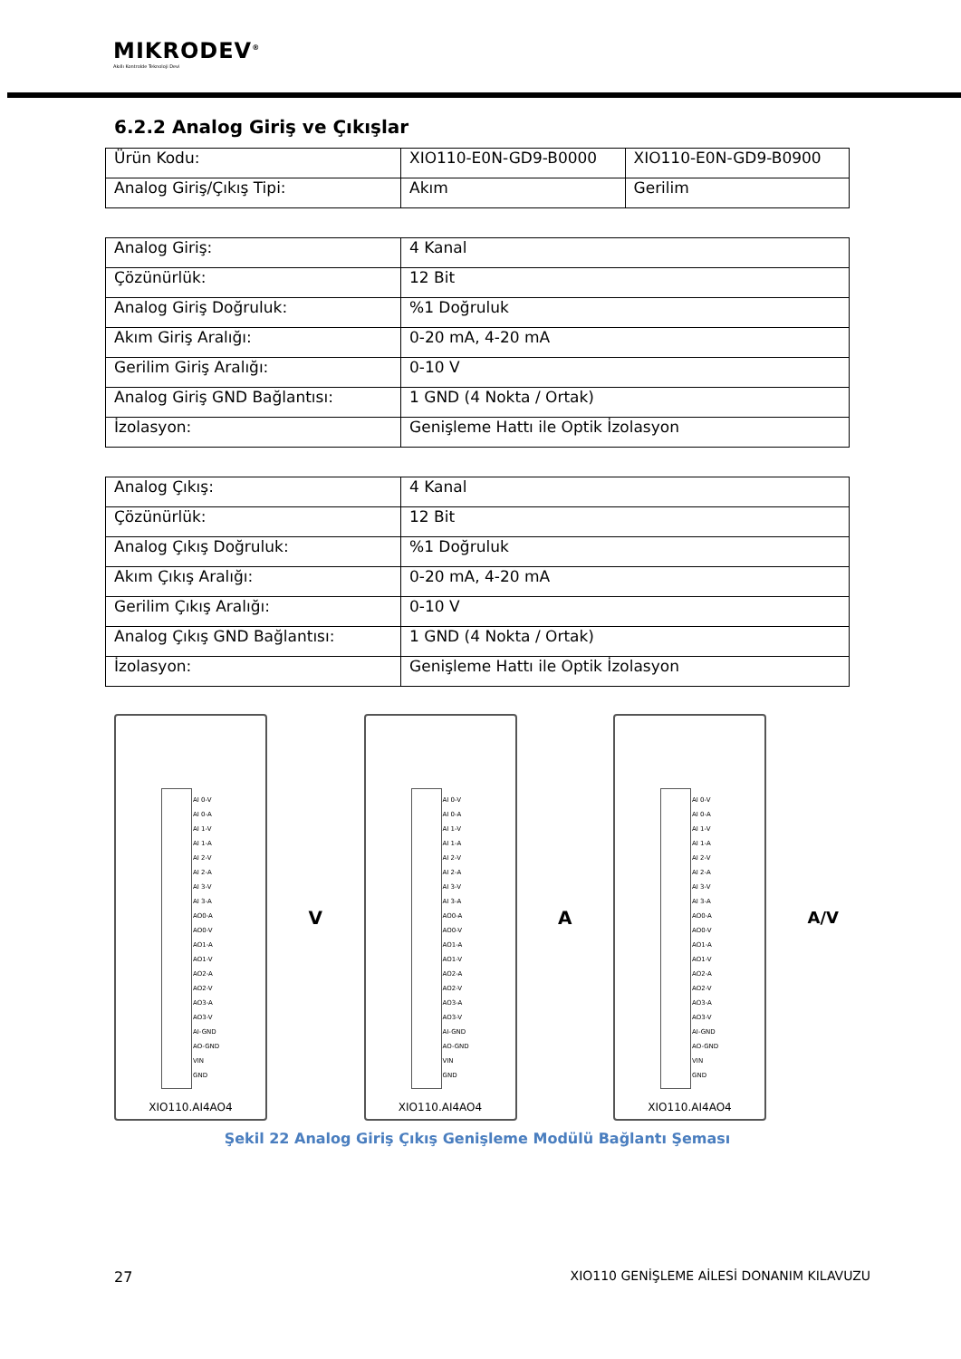MIKRODEV<sup>®</sup>
Akıllı Kontrolde Teknoloji Devi
6.2.2 Analog Giriş ve Çıkışlar
| Ürün Kodu: | XIO110-E0N-GD9-B0000 | XIO110-E0N-GD9-B0900 |
| Analog Giriş/Çıkış Tipi: | Akım | Gerilim |
| Analog Giriş: | 4 Kanal |
| Çözünürlük: | 12 Bit |
| Analog Giriş Doğruluk: | %1 Doğruluk |
| Akım Giriş Aralığı: | 0-20 mA, 4-20 mA |
| Gerilim Giriş Aralığı: | 0-10 V |
| Analog Giriş GND Bağlantısı: | 1 GND (4 Nokta / Ortak) |
| İzolasyon: | Genişleme Hattı ile Optik İzolasyon |
| Analog Çıkış: | 4 Kanal |
| Çözünürlük: | 12 Bit |
| Analog Çıkış Doğruluk: | %1 Doğruluk |
| Akım Çıkış Aralığı: | 0-20 mA, 4-20 mA |
| Gerilim Çıkış Aralığı: | 0-10 V |
| Analog Çıkış GND Bağlantısı: | 1 GND (4 Nokta / Ortak) |
| İzolasyon: | Genişleme Hattı ile Optik İzolasyon |
AI 0-V
AI 0-A
AI 1-V
AI 1-A
AI 2-V
AI 2-A
AI 3-V
AI 3-A
AO0-A
AO0-V
AO1-A
AO1-V
AO2-A
AO2-V
AO3-A
AO3-V
AI-GND
AO-GND
VIN
GND
XIO110.AI4AO4
V
AI 0-V
AI 0-A
AI 1-V
AI 1-A
AI 2-V
AI 2-A
AI 3-V
AI 3-A
AO0-A
AO0-V
AO1-A
AO1-V
AO2-A
AO2-V
AO3-A
AO3-V
AI-GND
AO-GND
VIN
GND
XIO110.AI4AO4
A
AI 0-V
AI 0-A
AI 1-V
AI 1-A
AI 2-V
AI 2-A
AI 3-V
AI 3-A
AO0-A
AO0-V
AO1-A
AO1-V
AO2-A
AO2-V
AO3-A
AO3-V
AI-GND
AO-GND
VIN
GND
XIO110.AI4AO4
A/V
Şekil 22 Analog Giriş Çıkış Genişleme Modülü Bağlantı Şeması
27 XIO110 GENİŞLEME AİLESİ DONANIM KILAVUZU